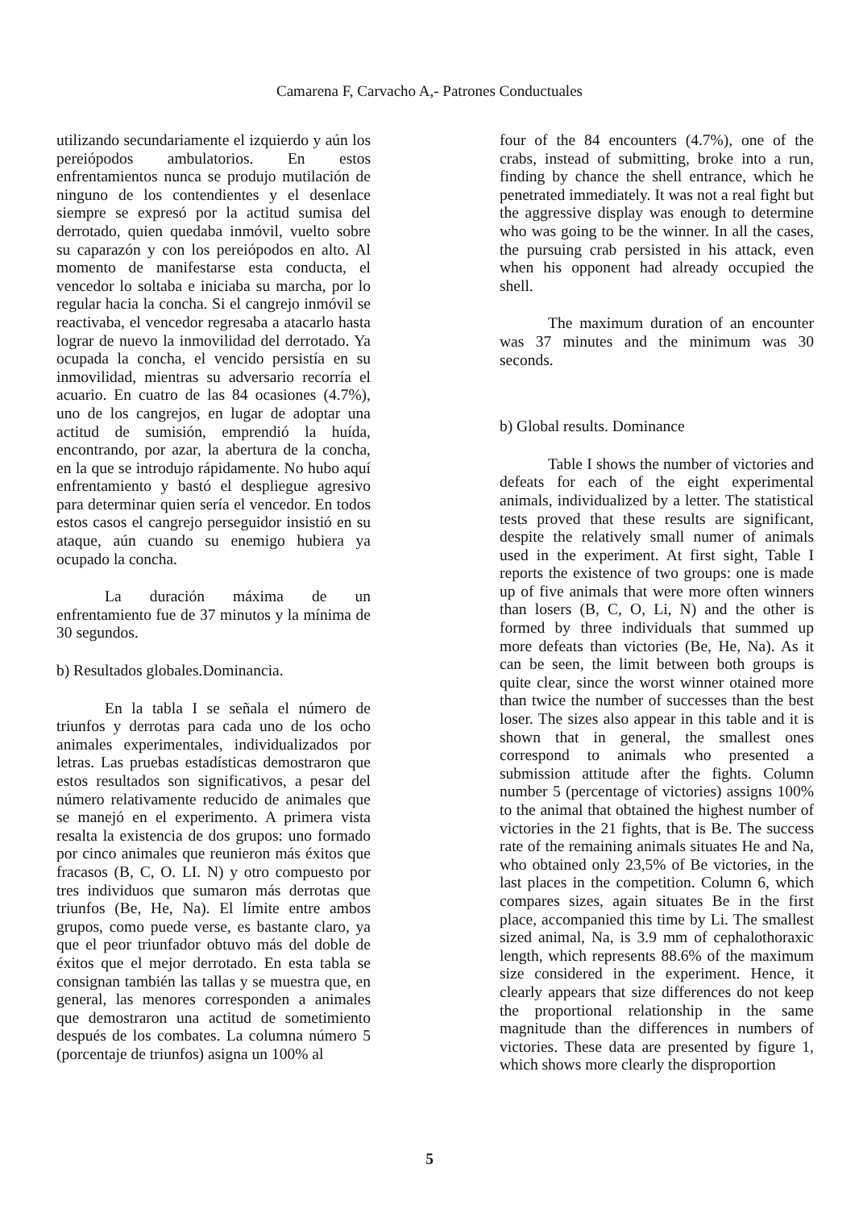Camarena F, Carvacho A,- Patrones Conductuales
utilizando secundariamente el izquierdo y aún los pereiópodos ambulatorios. En estos enfrentamientos nunca se produjo mutilación de ninguno de los contendientes y el desenlace siempre se expresó por la actitud sumisa del derrotado, quien quedaba inmóvil, vuelto sobre su caparazón y con los pereiópodos en alto. Al momento de manifestarse esta conducta, el vencedor lo soltaba e iniciaba su marcha, por lo regular hacia la concha. Si el cangrejo inmóvil se reactivaba, el vencedor regresaba a atacarlo hasta lograr de nuevo la inmovilidad del derrotado. Ya ocupada la concha, el vencido persistía en su inmovilidad, mientras su adversario recorría el acuario. En cuatro de las 84 ocasiones (4.7%), uno de los cangrejos, en lugar de adoptar una actitud de sumisión, emprendió la huída, encontrando, por azar, la abertura de la concha, en la que se introdujo rápidamente. No hubo aquí enfrentamiento y bastó el despliegue agresivo para determinar quien sería el vencedor. En todos estos casos el cangrejo perseguidor insistió en su ataque, aún cuando su enemigo hubiera ya ocupado la concha.
La duración máxima de un enfrentamiento fue de 37 minutos y la mínima de 30 segundos.
b) Resultados globales.Dominancia.
En la tabla I se señala el número de triunfos y derrotas para cada uno de los ocho animales experimentales, individualizados por letras. Las pruebas estadísticas demostraron que estos resultados son significativos, a pesar del número relativamente reducido de animales que se manejó en el experimento. A primera vista resalta la existencia de dos grupos: uno formado por cinco animales que reunieron más éxitos que fracasos (B, C, O. LI. N) y otro compuesto por tres individuos que sumaron más derrotas que triunfos (Be, He, Na). El límite entre ambos grupos, como puede verse, es bastante claro, ya que el peor triunfador obtuvo más del doble de éxitos que el mejor derrotado. En esta tabla se consignan también las tallas y se muestra que, en general, las menores corresponden a animales que demostraron una actitud de sometimiento después de los combates. La columna número 5 (porcentaje de triunfos) asigna un 100% al
four of the 84 encounters (4.7%), one of the crabs, instead of submitting, broke into a run, finding by chance the shell entrance, which he penetrated immediately. It was not a real fight but the aggressive display was enough to determine who was going to be the winner. In all the cases, the pursuing crab persisted in his attack, even when his opponent had already occupied the shell.
The maximum duration of an encounter was 37 minutes and the minimum was 30 seconds.
b) Global results. Dominance
Table I shows the number of victories and defeats for each of the eight experimental animals, individualized by a letter. The statistical tests proved that these results are significant, despite the relatively small numer of animals used in the experiment. At first sight, Table I reports the existence of two groups: one is made up of five animals that were more often winners than losers (B, C, O, Li, N) and the other is formed by three individuals that summed up more defeats than victories (Be, He, Na). As it can be seen, the limit between both groups is quite clear, since the worst winner otained more than twice the number of successes than the best loser. The sizes also appear in this table and it is shown that in general, the smallest ones correspond to animals who presented a submission attitude after the fights. Column number 5 (percentage of victories) assigns 100% to the animal that obtained the highest number of victories in the 21 fights, that is Be. The success rate of the remaining animals situates He and Na, who obtained only 23,5% of Be victories, in the last places in the competition. Column 6, which compares sizes, again situates Be in the first place, accompanied this time by Li. The smallest sized animal, Na, is 3.9 mm of cephalothoraxic length, which represents 88.6% of the maximum size considered in the experiment. Hence, it clearly appears that size differences do not keep the proportional relationship in the same magnitude than the differences in numbers of victories. These data are presented by figure 1, which shows more clearly the disproportion
5